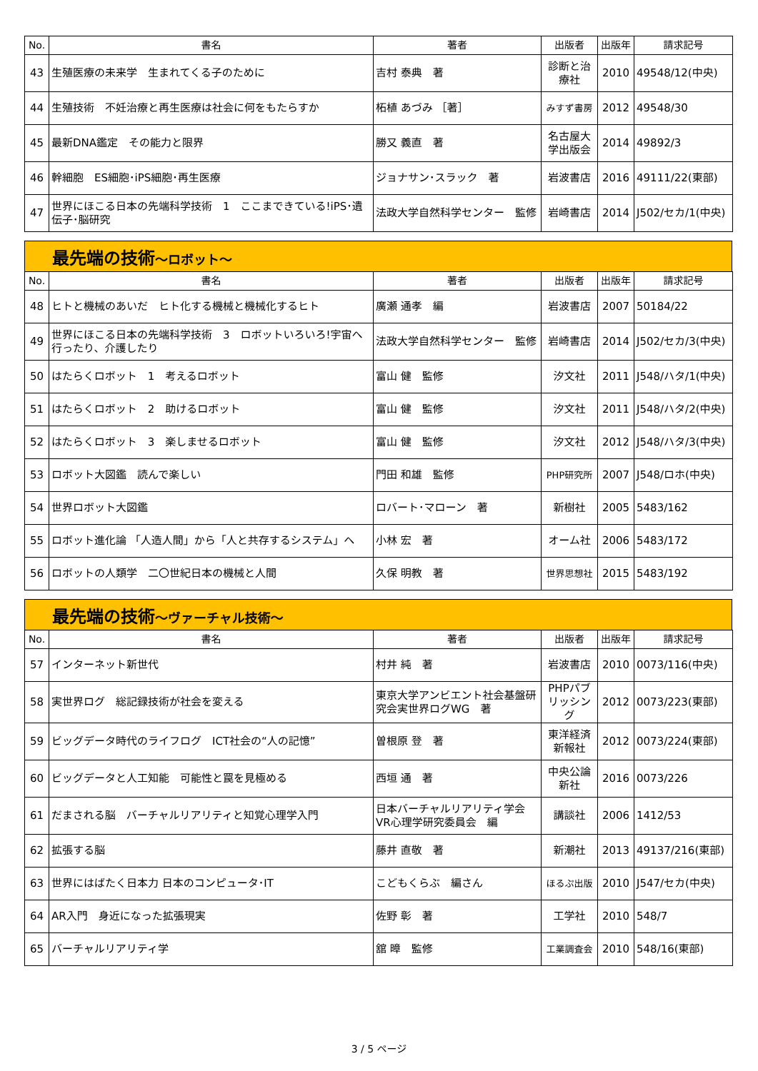| No. | 書名 | 著者 | 出版者 | 出版年 | 請求記号 |
| --- | --- | --- | --- | --- | --- |
| 43 | 生殖医療の未来学 生まれてくる子のために | 吉村 泰典 著 | 診断と治療社 | 2010 | 49548/12(中央) |
| 44 | 生殖技術 不妊治療と再生医療は社会に何をもたらすか | 柘植 あづみ ［著］ | みすず書房 | 2012 | 49548/30 |
| 45 | 最新DNA鑑定 その能力と限界 | 勝又 義直 著 | 名古屋大学出版会 | 2014 | 49892/3 |
| 46 | 幹細胞 ES細胞･iPS細胞･再生医療 | ジョナサン･スラック 著 | 岩波書店 | 2016 | 49111/22(東部) |
| 47 | 世界にほこる日本の先端科学技術 1 ここまできている!iPS･遺伝子･脳研究 | 法政大学自然科学センター 監修 | 岩崎書店 | 2014 | J502/セカ/1(中央) |
最先端の技術～ロボット～
| No. | 書名 | 著者 | 出版者 | 出版年 | 請求記号 |
| --- | --- | --- | --- | --- | --- |
| 48 | ヒトと機械のあいだ ヒト化する機械と機械化するヒト | 廣瀬 通孝 編 | 岩波書店 | 2007 | 50184/22 |
| 49 | 世界にほこる日本の先端科学技術 3 ロボットいろいろ!宇宙へ行ったり、介護したり | 法政大学自然科学センター 監修 | 岩崎書店 | 2014 | J502/セカ/3(中央) |
| 50 | はたらくロボット 1 考えるロボット | 富山 健 監修 | 汐文社 | 2011 | J548/ハタ/1(中央) |
| 51 | はたらくロボット 2 助けるロボット | 富山 健 監修 | 汐文社 | 2011 | J548/ハタ/2(中央) |
| 52 | はたらくロボット 3 楽しませるロボット | 富山 健 監修 | 汐文社 | 2012 | J548/ハタ/3(中央) |
| 53 | ロボット大図鑑 読んで楽しい | 門田 和雄 監修 | PHP研究所 | 2007 | J548/ロホ(中央) |
| 54 | 世界ロボット大図鑑 | ロバート･マローン 著 | 新樹社 | 2005 | 5483/162 |
| 55 | ロボット進化論 「人造人間」から「人と共存するシステム」へ | 小林 宏 著 | オーム社 | 2006 | 5483/172 |
| 56 | ロボットの人類学 二〇世紀日本の機械と人間 | 久保 明教 著 | 世界思想社 | 2015 | 5483/192 |
最先端の技術～ヴァーチャル技術～
| No. | 書名 | 著者 | 出版者 | 出版年 | 請求記号 |
| --- | --- | --- | --- | --- | --- |
| 57 | インターネット新世代 | 村井 純 著 | 岩波書店 | 2010 | 0073/116(中央) |
| 58 | 実世界ログ 総記録技術が社会を変える | 東京大学アンビエント社会基盤研究会実世界ログWG 著 | PHPパブリッシング | 2012 | 0073/223(東部) |
| 59 | ビッグデータ時代のライフログ ICT社会の“人の記憶” | 曽根原 登 著 | 東洋経済新報社 | 2012 | 0073/224(東部) |
| 60 | ビッグデータと人工知能 可能性と罠を見極める | 西垣 通 著 | 中央公論新社 | 2016 | 0073/226 |
| 61 | だまされる脳 バーチャルリアリティと知覚心理学入門 | 日本バーチャルリアリティ学会VR心理学研究委員会 編 | 講談社 | 2006 | 1412/53 |
| 62 | 拡張する脳 | 藤井 直敬 著 | 新潮社 | 2013 | 49137/216(東部) |
| 63 | 世界にはばたく日本力 日本のコンピュータ･IT | こどもくらぶ 編さん | ほるぷ出版 | 2010 | J547/セカ(中央) |
| 64 | AR入門 身近になった拡張現実 | 佐野 彰 著 | 工学社 | 2010 | 548/7 |
| 65 | バーチャルリアリティ学 | 舘 暲 監修 | 工業調査会 | 2010 | 548/16(東部) |
3 / 5 ページ